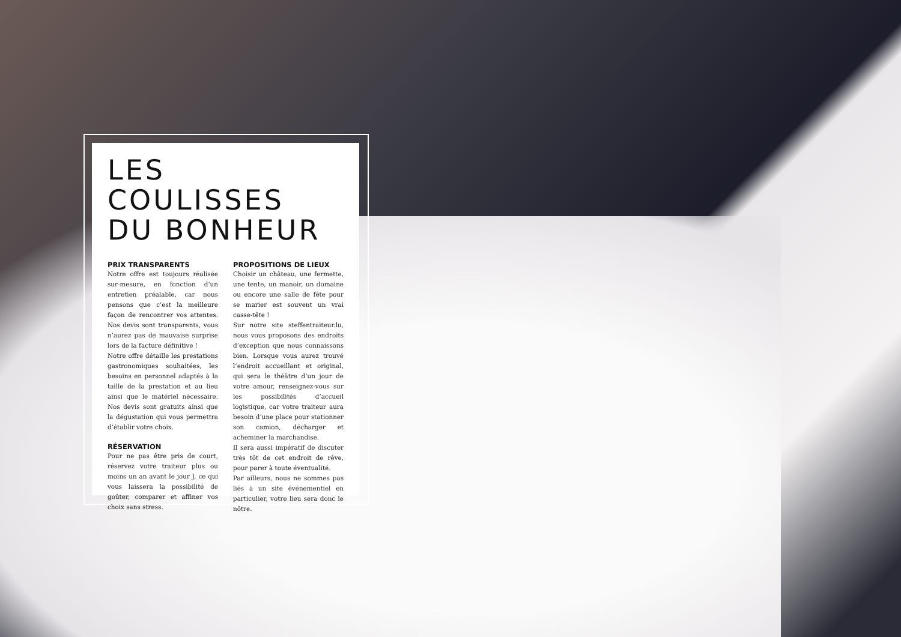LES COULISSES
DU BONHEUR
PRIX TRANSPARENTS
Notre offre est toujours réalisée sur-mesure, en fonction d’un entretien préalable, car nous pensons que c’est la meilleure façon de rencontrer vos attentes. Nos devis sont transparents, vous n’aurez pas de mauvaise surprise lors de la facture définitive !
Notre offre détaille les prestations gastronomiques souhaitées, les besoins en personnel adaptés à la taille de la prestation et au lieu ainsi que le matériel nécessaire. Nos devis sont gratuits ainsi que la dégustation qui vous permettra d’établir votre choix.
RÉSERVATION
Pour ne pas être pris de court, réservez votre traiteur plus ou moins un an avant le jour J, ce qui vous laissera la possibilité de goûter, comparer et affiner vos choix sans stress.
PROPOSITIONS DE LIEUX
Choisir un château, une fermette, une tente, un manoir, un domaine ou encore une salle de fête pour se marier est souvent un vrai casse-tête !
Sur notre site steffentraiteur.lu, nous vous proposons des endroits d’exception que nous connaissons bien. Lorsque vous aurez trouvé l’endroit accueillant et original, qui sera le théâtre d’un jour de votre amour, renseignez-vous sur les possibilités d’accueil logistique, car votre traiteur aura besoin d’une place pour stationner son camion, décharger et acheminer la marchandise.
Il sera aussi impératif de discuter très tôt de cet endroit de rêve, pour parer à toute éventualité.
Par ailleurs, nous ne sommes pas liés à un site événementiel en particulier, votre lieu sera donc le nôtre.